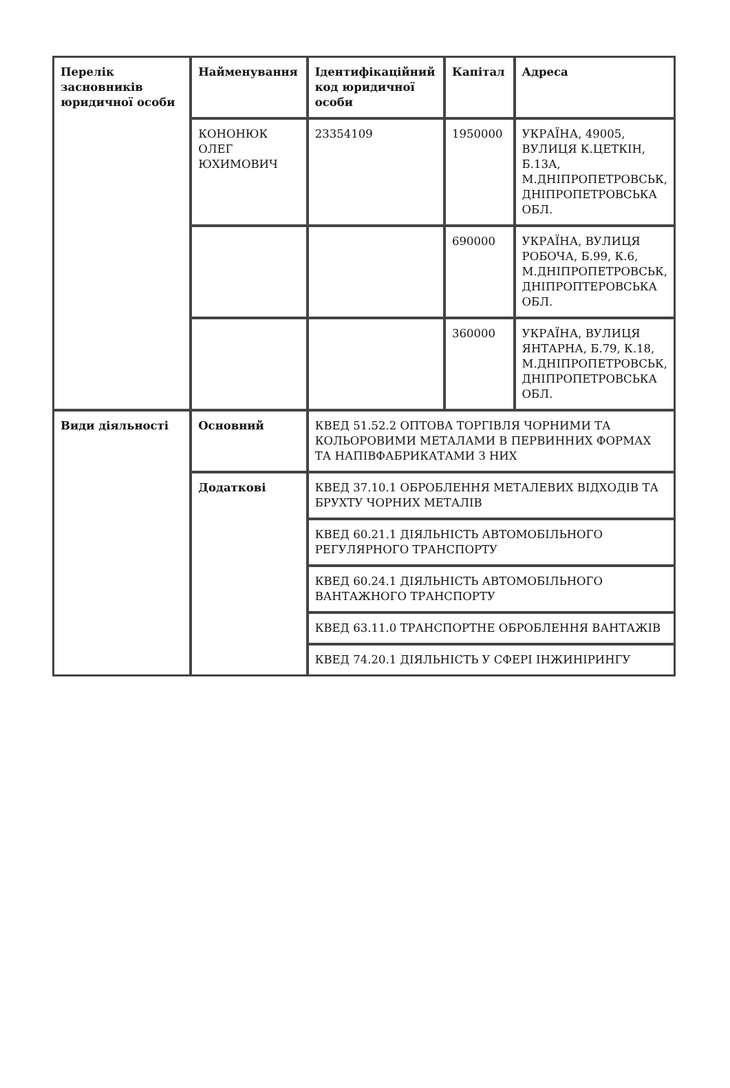| Перелік засновників юридичної особи | Найменування | Ідентифікаційний код юридичної особи | Капітал | Адреса |
| | КОНОНЮК ОЛЕГ ЮХИМОВИЧ | 23354109 | 1950000 | УКРАЇНА, 49005, ВУЛИЦЯ К.ЦЕТКІН, Б.13А, М.ДНІПРОПЕТРОВСЬК, ДНІПРОПЕТРОВСЬКА ОБЛ. |
| | | | 690000 | УКРАЇНА, ВУЛИЦЯ РОБОЧА, Б.99, К.6, М.ДНІПРОПЕТРОВСЬК, ДНІПРОПТЕРОВСЬКА ОБЛ. |
| | | | 360000 | УКРАЇНА, ВУЛИЦЯ ЯНТАРНА, Б.79, К.18, М.ДНІПРОПЕТРОВСЬК, ДНІПРОПЕТРОВСЬКА ОБЛ. |
| Види діяльності | Основний | КВЕД 51.52.2 ОПТОВА ТОРГІВЛЯ ЧОРНИМИ ТА КОЛЬОРОВИМИ МЕТАЛАМИ В ПЕРВИННИХ ФОРМАХ ТА НАПІВФАБРИКАТАМИ З НИХ | | |
| | Додаткові | КВЕД 37.10.1 ОБРОБЛЕННЯ МЕТАЛЕВИХ ВІДХОДІВ ТА БРУХТУ ЧОРНИХ МЕТАЛІВ | | |
| | | КВЕД 60.21.1 ДІЯЛЬНІСТЬ АВТОМОБІЛЬНОГО РЕГУЛЯРНОГО ТРАНСПОРТУ | | |
| | | КВЕД 60.24.1 ДІЯЛЬНІСТЬ АВТОМОБІЛЬНОГО ВАНТАЖНОГО ТРАНСПОРТУ | | |
| | | КВЕД 63.11.0 ТРАНСПОРТНЕ ОБРОБЛЕННЯ ВАНТАЖІВ | | |
| | | КВЕД 74.20.1 ДІЯЛЬНІСТЬ У СФЕРІ ІНЖИНІРИНГУ | | |